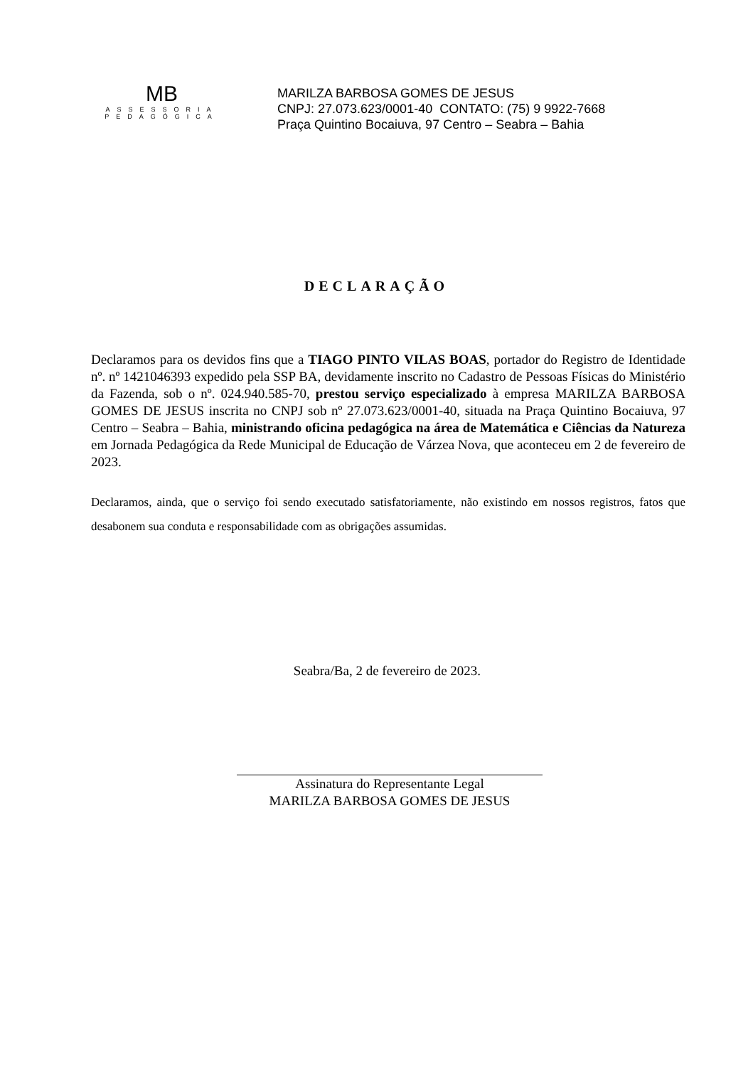MB
ASSESSORIA
PEDAGÓGICA
MARILZA BARBOSA GOMES DE JESUS
CNPJ: 27.073.623/0001-40 CONTATO: (75) 9 9922-7668
Praça Quintino Bocaiuva, 97 Centro – Seabra – Bahia
DECLARAÇÃO
Declaramos para os devidos fins que a TIAGO PINTO VILAS BOAS, portador do Registro de Identidade nº. nº 1421046393 expedido pela SSP BA, devidamente inscrito no Cadastro de Pessoas Físicas do Ministério da Fazenda, sob o nº. 024.940.585-70, prestou serviço especializado à empresa MARILZA BARBOSA GOMES DE JESUS inscrita no CNPJ sob nº 27.073.623/0001-40, situada na Praça Quintino Bocaiuva, 97 Centro – Seabra – Bahia, ministrando oficina pedagógica na área de Matemática e Ciências da Natureza em Jornada Pedagógica da Rede Municipal de Educação de Várzea Nova, que aconteceu em 2 de fevereiro de 2023.
Declaramos, ainda, que o serviço foi sendo executado satisfatoriamente, não existindo em nossos registros, fatos que desabonem sua conduta e responsabilidade com as obrigações assumidas.
Seabra/Ba, 2 de fevereiro de 2023.
Assinatura do Representante Legal
MARILZA BARBOSA GOMES DE JESUS